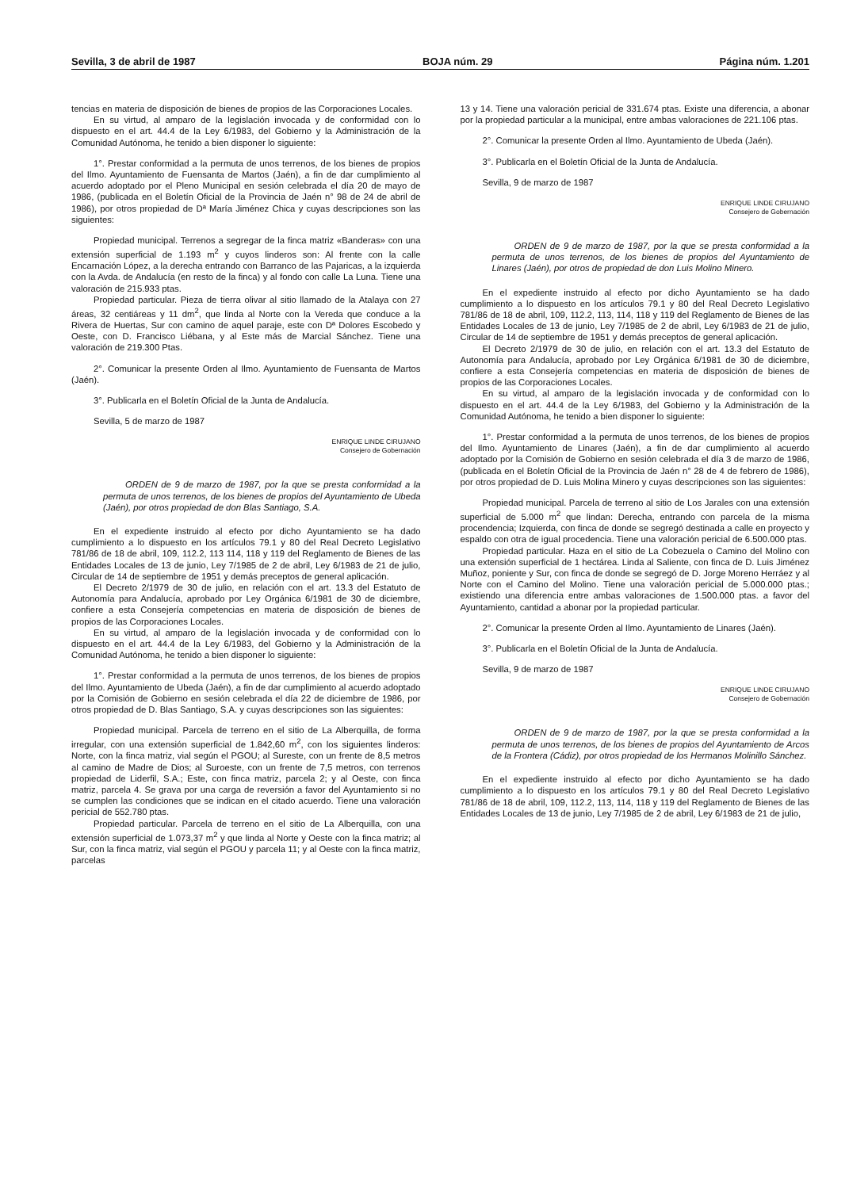Sevilla, 3 de abril de 1987 BOJA núm. 29 Página núm. 1.201
tencias en materia de disposición de bienes de propios de las Corporaciones Locales.
En su virtud, al amparo de la legislación invocada y de conformidad con lo dispuesto en el art. 44.4 de la Ley 6/1983, del Gobierno y la Administración de la Comunidad Autónoma, he tenido a bien disponer lo siguiente:
1°. Prestar conformidad a la permuta de unos terrenos, de los bienes de propios del Ilmo. Ayuntamiento de Fuensanta de Martos (Jaén), a fin de dar cumplimiento al acuerdo adoptado por el Pleno Municipal en sesión celebrada el día 20 de mayo de 1986, (publicada en el Boletín Oficial de la Provincia de Jaén n° 98 de 24 de abril de 1986), por otros propiedad de Dª María Jiménez Chica y cuyas descripciones son las siguientes:
Propiedad municipal. Terrenos a segregar de la finca matriz «Banderas» con una extensión superficial de 1.193 m<sup>2</sup> y cuyos linderos son: Al frente con la calle Encarnación López, a la derecha entrando con Barranco de las Pajaricas, a la izquierda con la Avda. de Andalucía (en resto de la finca) y al fondo con calle La Luna. Tiene una valoración de 215.933 ptas.
Propiedad particular. Pieza de tierra olivar al sitio llamado de la Atalaya con 27 áreas, 32 centiáreas y 11 dm<sup>2</sup>, que linda al Norte con la Vereda que conduce a la Rivera de Huertas, Sur con camino de aquel paraje, este con Dª Dolores Escobedo y Oeste, con D. Francisco Liébana, y al Este más de Marcial Sánchez. Tiene una valoración de 219.300 Ptas.
2°. Comunicar la presente Orden al Ilmo. Ayuntamiento de Fuensanta de Martos (Jaén).
3°. Publicarla en el Boletín Oficial de la Junta de Andalucía.
Sevilla, 5 de marzo de 1987
ENRIQUE LINDE CIRUJANO
Consejero de Gobernación
ORDEN de 9 de marzo de 1987, por la que se presta conformidad a la permuta de unos terrenos, de los bienes de propios del Ayuntamiento de Ubeda (Jaén), por otros propiedad de don Blas Santiago, S.A.
En el expediente instruido al efecto por dicho Ayuntamiento se ha dado cumplimiento a lo dispuesto en los artículos 79.1 y 80 del Real Decreto Legislativo 781/86 de 18 de abril, 109, 112.2, 113 114, 118 y 119 del Reglamento de Bienes de las Entidades Locales de 13 de junio, Ley 7/1985 de 2 de abril, Ley 6/1983 de 21 de julio, Circular de 14 de septiembre de 1951 y demás preceptos de general aplicación.
El Decreto 2/1979 de 30 de julio, en relación con el art. 13.3 del Estatuto de Autonomía para Andalucía, aprobado por Ley Orgánica 6/1981 de 30 de diciembre, confiere a esta Consejería competencias en materia de disposición de bienes de propios de las Corporaciones Locales.
En su virtud, al amparo de la legislación invocada y de conformidad con lo dispuesto en el art. 44.4 de la Ley 6/1983, del Gobierno y la Administración de la Comunidad Autónoma, he tenido a bien disponer lo siguiente:
1°. Prestar conformidad a la permuta de unos terrenos, de los bienes de propios del Ilmo. Ayuntamiento de Ubeda (Jaén), a fin de dar cumplimiento al acuerdo adoptado por la Comisión de Gobierno en sesión celebrada el día 22 de diciembre de 1986, por otros propiedad de D. Blas Santiago, S.A. y cuyas descripciones son las siguientes:
Propiedad municipal. Parcela de terreno en el sitio de La Alberquilla, de forma irregular, con una extensión superficial de 1.842,60 m<sup>2</sup>, con los siguientes linderos: Norte, con la finca matriz, vial según el PGOU; al Sureste, con un frente de 8,5 metros al camino de Madre de Dios; al Suroeste, con un frente de 7,5 metros, con terrenos propiedad de Liderfil, S.A.; Este, con finca matriz, parcela 2; y al Oeste, con finca matriz, parcela 4. Se grava por una carga de reversión a favor del Ayuntamiento si no se cumplen las condiciones que se indican en el citado acuerdo. Tiene una valoración pericial de 552.780 ptas.
Propiedad particular. Parcela de terreno en el sitio de La Alberquilla, con una extensión superficial de 1.073,37 m<sup>2</sup> y que linda al Norte y Oeste con la finca matriz; al Sur, con la finca matriz, vial según el PGOU y parcela 11; y al Oeste con la finca matriz, parcelas
13 y 14. Tiene una valoración pericial de 331.674 ptas. Existe una diferencia, a abonar por la propiedad particular a la municipal, entre ambas valoraciones de 221.106 ptas.
2°. Comunicar la presente Orden al Ilmo. Ayuntamiento de Ubeda (Jaén).
3°. Publicarla en el Boletín Oficial de la Junta de Andalucía.
Sevilla, 9 de marzo de 1987
ENRIQUE LINDE CIRUJANO
Consejero de Gobernación
ORDEN de 9 de marzo de 1987, por la que se presta conformidad a la permuta de unos terrenos, de los bienes de propios del Ayuntamiento de Linares (Jaén), por otros de propiedad de don Luis Molino Minero.
En el expediente instruido al efecto por dicho Ayuntamiento se ha dado cumplimiento a lo dispuesto en los artículos 79.1 y 80 del Real Decreto Legislativo 781/86 de 18 de abril, 109, 112.2, 113, 114, 118 y 119 del Reglamento de Bienes de las Entidades Locales de 13 de junio, Ley 7/1985 de 2 de abril, Ley 6/1983 de 21 de julio, Circular de 14 de septiembre de 1951 y demás preceptos de general aplicación.
El Decreto 2/1979 de 30 de julio, en relación con el art. 13.3 del Estatuto de Autonomía para Andalucía, aprobado por Ley Orgánica 6/1981 de 30 de diciembre, confiere a esta Consejería competencias en materia de disposición de bienes de propios de las Corporaciones Locales.
En su virtud, al amparo de la legislación invocada y de conformidad con lo dispuesto en el art. 44.4 de la Ley 6/1983, del Gobierno y la Administración de la Comunidad Autónoma, he tenido a bien disponer lo siguiente:
1°. Prestar conformidad a la permuta de unos terrenos, de los bienes de propios del Ilmo. Ayuntamiento de Linares (Jaén), a fin de dar cumplimiento al acuerdo adoptado por la Comisión de Gobierno en sesión celebrada el día 3 de marzo de 1986, (publicada en el Boletín Oficial de la Provincia de Jaén n° 28 de 4 de febrero de 1986), por otros propiedad de D. Luis Molina Minero y cuyas descripciones son las siguientes:
Propiedad municipal. Parcela de terreno al sitio de Los Jarales con una extensión superficial de 5.000 m<sup>2</sup> que lindan: Derecha, entrando con parcela de la misma procendencia; Izquierda, con finca de donde se segregó destinada a calle en proyecto y espaldo con otra de igual procedencia. Tiene una valoración pericial de 6.500.000 ptas.
Propiedad particular. Haza en el sitio de La Cobezuela o Camino del Molino con una extensión superficial de 1 hectárea. Linda al Saliente, con finca de D. Luis Jiménez Muñoz, poniente y Sur, con finca de donde se segregó de D. Jorge Moreno Herráez y al Norte con el Camino del Molino. Tiene una valoración pericial de 5.000.000 ptas.; existiendo una diferencia entre ambas valoraciones de 1.500.000 ptas. a favor del Ayuntamiento, cantidad a abonar por la propiedad particular.
2°. Comunicar la presente Orden al Ilmo. Ayuntamiento de Linares (Jaén).
3°. Publicarla en el Boletín Oficial de la Junta de Andalucía.
Sevilla, 9 de marzo de 1987
ENRIQUE LINDE CIRUJANO
Consejero de Gobernación
ORDEN de 9 de marzo de 1987, por la que se presta conformidad a la permuta de unos terrenos, de los bienes de propios del Ayuntamiento de Arcos de la Frontera (Cádiz), por otros propiedad de los Hermanos Molinillo Sánchez.
En el expediente instruido al efecto por dicho Ayuntamiento se ha dado cumplimiento a lo dispuesto en los artículos 79.1 y 80 del Real Decreto Legislativo 781/86 de 18 de abril, 109, 112.2, 113, 114, 118 y 119 del Reglamento de Bienes de las Entidades Locales de 13 de junio, Ley 7/1985 de 2 de abril, Ley 6/1983 de 21 de julio,